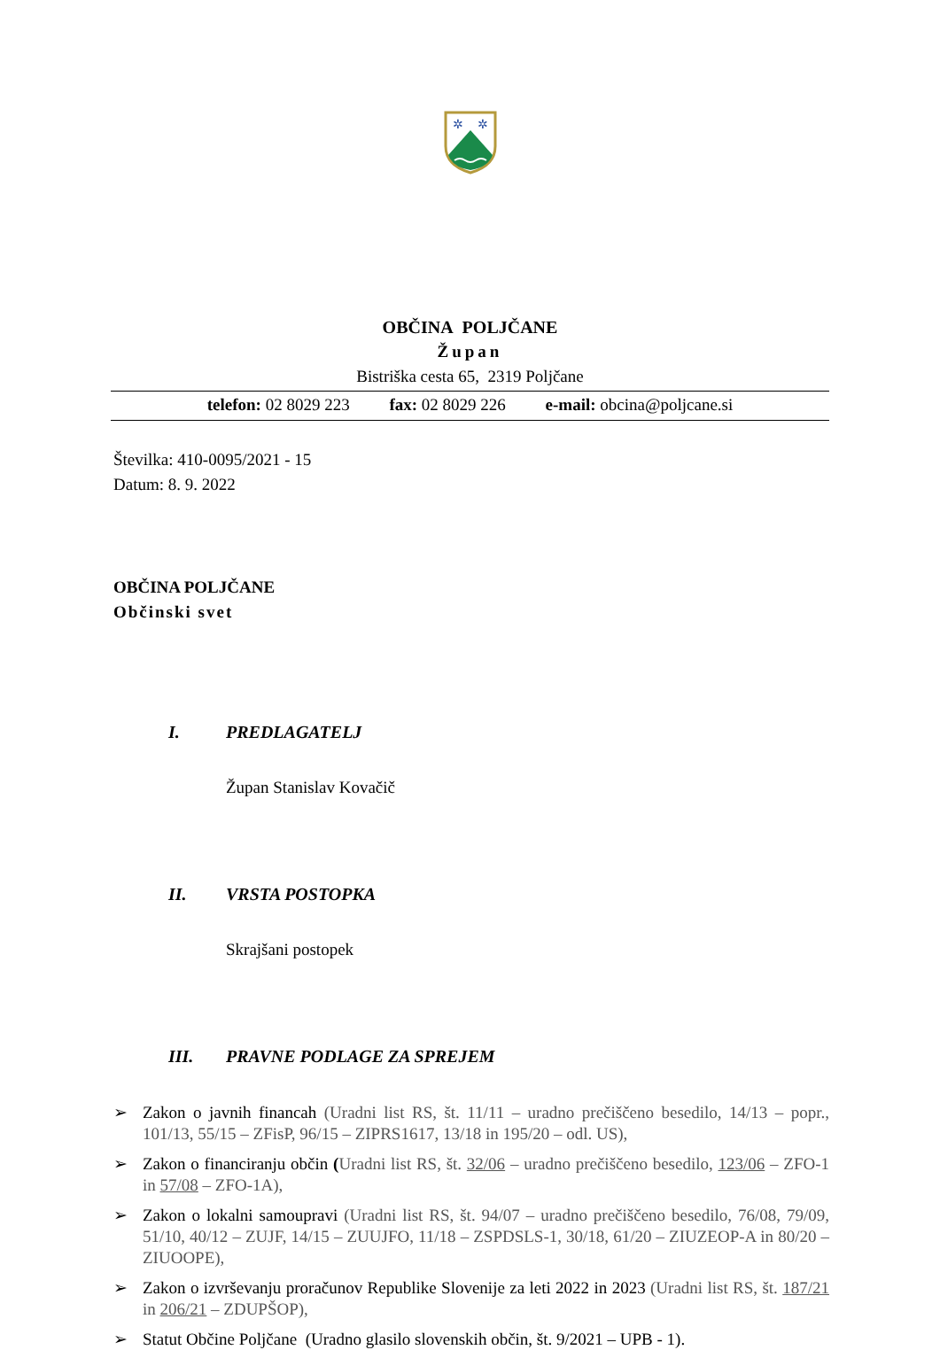✲
✲
OBČINA POLJČANE
Župan
Bistriška cesta 65, 2319 Poljčane
telefon: 02 8029 223 fax: 02 8029 226 e-mail: obcina@poljcane.si
Številka: 410-0095/2021 - 15
Datum: 8. 9. 2022
OBČINA POLJČANE
Občinski svet
I. PREDLAGATELJ
Župan Stanislav Kovačič
II. VRSTA POSTOPKA
Skrajšani postopek
III. PRAVNE PODLAGE ZA SPREJEM
➢ Zakon o javnih financah (Uradni list RS, št. 11/11 – uradno prečiščeno besedilo, 14/13 – popr., 101/13, 55/15 – ZFisP, 96/15 – ZIPRS1617, 13/18 in 195/20 – odl. US),
➢ Zakon o financiranju občin (Uradni list RS, št. 32/06 – uradno prečiščeno besedilo, 123/06 – ZFO-1 in 57/08 – ZFO-1A),
➢ Zakon o lokalni samoupravi (Uradni list RS, št. 94/07 – uradno prečiščeno besedilo, 76/08, 79/09, 51/10, 40/12 – ZUJF, 14/15 – ZUUJFO, 11/18 – ZSPDSLS-1, 30/18, 61/20 – ZIUZEOP-A in 80/20 – ZIUOOPE),
➢ Zakon o izvrševanju proračunov Republike Slovenije za leti 2022 in 2023 (Uradni list RS, št. 187/21 in 206/21 – ZDUPŠOP),
➢ Statut Občine Poljčane (Uradno glasilo slovenskih občin, št. 9/2021 – UPB - 1).